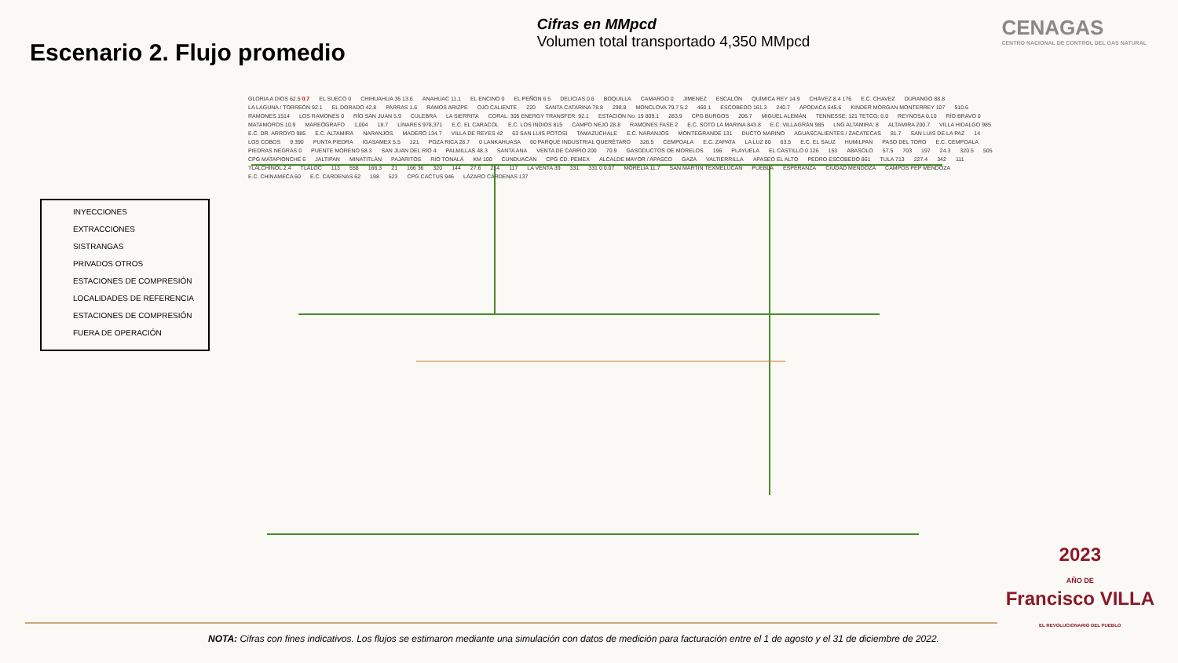Escenario 2. Flujo promedio
Cifras en MMpcd
Volumen total transportado 4,350 MMpcd
CENAGAS
CENTRO NACIONAL DE CONTROL DEL GAS NATURAL
INYECCIONES
EXTRACCIONES
SISTRANGAS
PRIVADOS OTROS
ESTACIONES DE COMPRESIÓN
LOCALIDADES DE REFERENCIA
ESTACIONES DE COMPRESIÓN FUERA DE OPERACIÓN
GLORIA A DIOS 62.5 0.7 EL SUECO 0 CHIHUAHUA 36 13.6 ANAHUAC 11.1 EL ENCINO 0 EL PEÑON 6.5 DELICIAS 0.6 BOQUILLA CAMARGO 0 JIMENEZ ESCALÓN QUÍMICA REY 14.9 CHÁVEZ 8.4 176 E.C. CHAVEZ DURANGO 88.8 LA LAGUNA / TORREÓN 92.1 EL DORADO 42.8 PARRAS 1.6 RAMOS ARIZPE OJO CALIENTE 220 SANTA CATARINA 78.8 298.8 MONCLOVA 79.7 5.2 460.1 ESCOBEDO 161.3 240.7 APODACA 645.6 KINDER MORGAN MONTERREY 107 510.6 RAMONES 1514 LOS RAMONES 0 RÍO SAN JUAN 5.9 CULEBRA LA SIERRITA CORAL: 305 ENERGY TRANSFER: 92.1 ESTACIÓN No. 19 809.1 283.9 CPG BURGOS 206.7 MIGUEL ALEMÁN TENNESSE: 121 TETCO: 0.0 REYNOSA 0.10 RÍO BRAVO 0 MATAMOROS 10.9 MAREÓGRAFO 1,004 18.7 LINARES 978,371 E.C. EL CARACOL E.C. LOS INDIOS 815 CAMPO NEJO 28.8 RAMONES FASE 2 E.C. SOTO LA MARINA 843.8 E.C. VILLAGRÁN 985 LNG ALTAMIRA: 8 ALTAMIRA 200.7 VILLA HIDALGO 985 E.C. DR. ARROYO 985 E.C. ALTAMIRA NARANJOS MADERO 134.7 VILLA DE REYES 42 63 SAN LUIS POTOSI TAMAZUCHALE E.C. NARANJOS MONTEGRANDE 131 DUCTO MARINO AGUASCALIENTES / ZACATECAS 81.7 SAN LUIS DE LA PAZ 14 LOS COBOS 9 390 PUNTA PIEDRA IGASAMEX 5.5 121 POZA RICA 28.7 0 LANKAHUASA 60 PARQUE INDUSTRIAL QUERÉTARO 326.5 CEMPOALA E.C. ZAPATA LA LUZ 80 63.5 E.C. EL SAUZ HUMILPAN PASO DEL TORO E.C. CEMPOALA PIEDRAS NEGRAS 0 PUENTE MORENO 58.3 SAN JUAN DEL RÍO 4 PALMILLAS 48.3 SANTA ANA VENTA DE CARPIO 200 70.9 GASODUCTOS DE MORELOS 196 PLAYUELA EL CASTILLO 0 126 153 ABASOLO 57.5 703 197 24.3 320.5 505 CPG MATAPIONCHE 6 JALTIPAN MINATITLÁN PAJARITOS RIO TONALÁ KM 100 CUNDUACÁN CPG CD. PEMEX ALCALDE MAYOR / APASCO GAZA VALTIERRILLA APASEO EL ALTO PEDRO ESCOBEDO 861 TULA 713 227.4 342 111 TLALCHINOL 2.4 TLÁLOC 113 558 166.3 21 166 36 320 144 27.6 214 117 LA VENTA 39 331 331 0 0.07 MORELIA 11.7 SAN MARTIN TEXMELUCAN PUEBLA ESPERANZA CIUDAD MENDOZA CAMPOS PEP MENDOZA E.C. CHINAMECA 60 E.C. CARDENAS 62 198 523 CPG CACTUS 946 LÁZARO CÁRDENAS 137
2023
AÑO DE
Francisco VILLA
EL REVOLUCIONARIO DEL PUEBLO
NOTA: Cifras con fines indicativos. Los flujos se estimaron mediante una simulación con datos de medición para facturación entre el 1 de agosto y el 31 de diciembre de 2022.